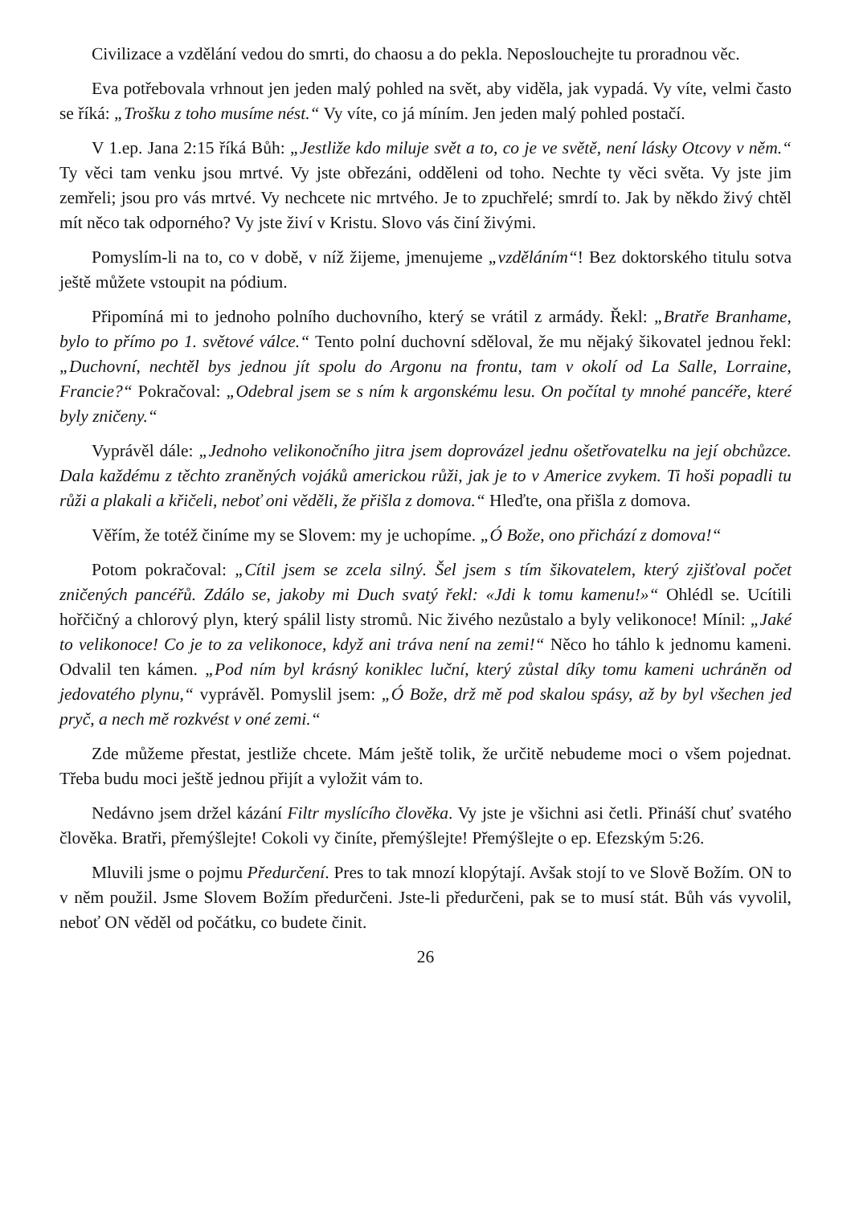Civilizace a vzdělání vedou do smrti, do chaosu a do pekla. Neposlouchejte tu proradnou věc.
Eva potřebovala vrhnout jen jeden malý pohled na svět, aby viděla, jak vypadá. Vy víte, velmi často se říká: „Trošku z toho musíme nést.“ Vy víte, co já míním. Jen jeden malý pohled postačí.
V 1.ep. Jana 2:15 říká Bůh: „Jestliže kdo miluje svět a to, co je ve světě, není lásky Otcovy v něm.“ Ty věci tam venku jsou mrtvé. Vy jste obřezáni, odděleni od toho. Nechte ty věci světa. Vy jste jim zemřeli; jsou pro vás mrtvé. Vy nechcete nic mrtvého. Je to zpuchřelé; smrdí to. Jak by někdo živý chtěl mít něco tak odporného? Vy jste živí v Kristu. Slovo vás činí živými.
Pomyslím-li na to, co v době, v níž žijeme, jmenujeme „vzděláním“! Bez doktorského titulu sotva ještě můžete vstoupit na pódium.
Připomíná mi to jednoho polního duchovního, který se vrátil z armády. Řekl: „Bratře Branhame, bylo to přímo po 1. světové válce.“ Tento polní duchovní sděloval, že mu nějaký šikovatel jednou řekl: „Duchovní, nechtěl bys jednou jít spolu do Argonu na frontu, tam v okolí od La Salle, Lorraine, Francie?“ Pokračoval: „Odebral jsem se s ním k argonskému lesu. On počítal ty mnohé pancéře, které byly zničeny.“
Vyprávěl dále: „Jednoho velikonočního jitra jsem doprovázel jednu ošetřovatelku na její obchůzce. Dala každému z těchto zraněných vojáků americkou růži, jak je to v Americe zvykem. Ti hoši popadli tu růži a plakali a křičeli, neboť oni věděli, že přišla z domova.“ Hleďte, ona přišla z domova.
Věřím, že totéž činíme my se Slovem: my je uchopíme. „Ó Bože, ono přichází z domova!“
Potom pokračoval: „Cítil jsem se zcela silný. Šel jsem s tím šikovatelem, který zjišťoval počet zničených pancéřů. Zdálo se, jakoby mi Duch svatý řekl: «Jdi k tomu kamenu!»“ Ohlédl se. Ucítili hořčičný a chlorový plyn, který spálil listy stromů. Nic živého nezůstalo a byly velikonoce! Mínil: „Jaké to velikonoce! Co je to za velikonoce, když ani tráva není na zemi!“ Něco ho táhlo k jednomu kameni. Odvalil ten kámen. „Pod ním byl krásný koniklec luční, který zůstal díky tomu kameni uchráněn od jedovatého plynu,“ vyprávěl. Pomyslil jsem: „Ó Bože, drž mě pod skalou spásy, až by byl všechen jed pryč, a nech mě rozkvést v oné zemi.“
Zde můžeme přestat, jestliže chcete. Mám ještě tolik, že určitě nebudeme moci o všem pojednat. Třeba budu moci ještě jednou přijít a vyložit vám to.
Nedávno jsem držel kázání Filtr myslícího člověka. Vy jste je všichni asi četli. Přináší chuť svatého člověka. Bratři, přemýšlejte! Cokoli vy činíte, přemýšlejte! Přemýšlejte o ep. Efezským 5:26.
Mluvili jsme o pojmu Předurčení. Pres to tak mnozí klopýtají. Avšak stojí to ve Slově Božím. ON to v něm použil. Jsme Slovem Božím předurčeni. Jste-li předurčeni, pak se to musí stát. Bůh vás vyvolil, neboť ON věděl od počátku, co budete činit.
26